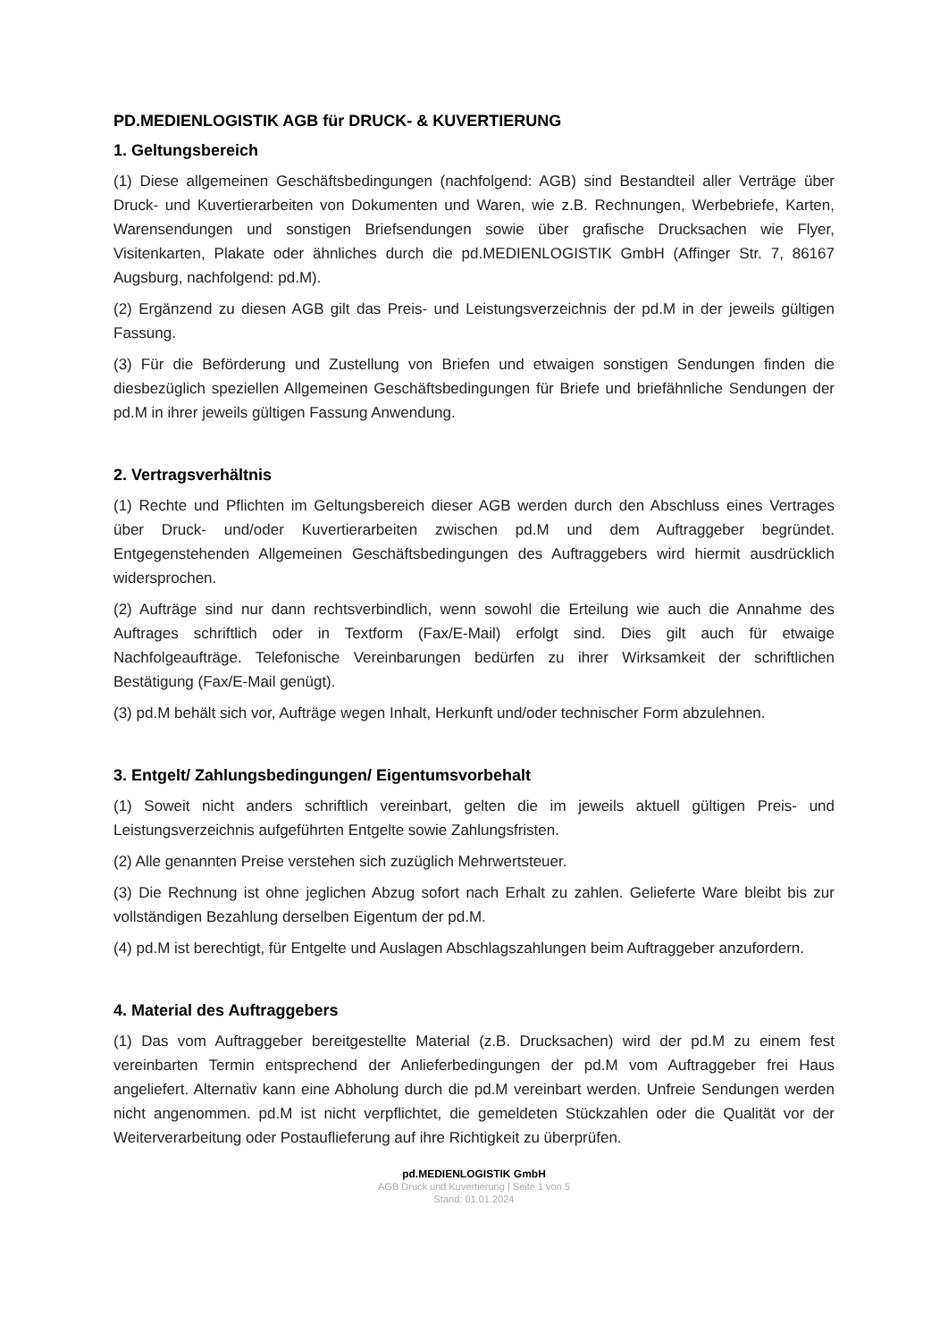PD.MEDIENLOGISTIK AGB für DRUCK- & KUVERTIERUNG
1. Geltungsbereich
(1) Diese allgemeinen Geschäftsbedingungen (nachfolgend: AGB) sind Bestandteil aller Verträge über Druck- und Kuvertierarbeiten von Dokumenten und Waren, wie z.B. Rechnungen, Werbebriefe, Karten, Warensendungen und sonstigen Briefsendungen sowie über grafische Drucksachen wie Flyer, Visitenkarten, Plakate oder ähnliches durch die pd.MEDIENLOGISTIK GmbH (Affinger Str. 7, 86167 Augsburg, nachfolgend: pd.M).
(2) Ergänzend zu diesen AGB gilt das Preis- und Leistungsverzeichnis der pd.M in der jeweils gültigen Fassung.
(3) Für die Beförderung und Zustellung von Briefen und etwaigen sonstigen Sendungen finden die diesbezüglich speziellen Allgemeinen Geschäftsbedingungen für Briefe und briefähnliche Sendungen der pd.M in ihrer jeweils gültigen Fassung Anwendung.
2. Vertragsverhältnis
(1) Rechte und Pflichten im Geltungsbereich dieser AGB werden durch den Abschluss eines Vertrages über Druck- und/oder Kuvertierarbeiten zwischen pd.M und dem Auftraggeber begründet. Entgegenstehenden Allgemeinen Geschäftsbedingungen des Auftraggebers wird hiermit ausdrücklich widersprochen.
(2) Aufträge sind nur dann rechtsverbindlich, wenn sowohl die Erteilung wie auch die Annahme des Auftrages schriftlich oder in Textform (Fax/E-Mail) erfolgt sind. Dies gilt auch für etwaige Nachfolgeaufträge. Telefonische Vereinbarungen bedürfen zu ihrer Wirksamkeit der schriftlichen Bestätigung (Fax/E-Mail genügt).
(3) pd.M behält sich vor, Aufträge wegen Inhalt, Herkunft und/oder technischer Form abzulehnen.
3. Entgelt/ Zahlungsbedingungen/ Eigentumsvorbehalt
(1) Soweit nicht anders schriftlich vereinbart, gelten die im jeweils aktuell gültigen Preis- und Leistungsverzeichnis aufgeführten Entgelte sowie Zahlungsfristen.
(2) Alle genannten Preise verstehen sich zuzüglich Mehrwertsteuer.
(3) Die Rechnung ist ohne jeglichen Abzug sofort nach Erhalt zu zahlen. Gelieferte Ware bleibt bis zur vollständigen Bezahlung derselben Eigentum der pd.M.
(4) pd.M ist berechtigt, für Entgelte und Auslagen Abschlagszahlungen beim Auftraggeber anzufordern.
4. Material des Auftraggebers
(1) Das vom Auftraggeber bereitgestellte Material (z.B. Drucksachen) wird der pd.M zu einem fest vereinbarten Termin entsprechend der Anlieferbedingungen der pd.M vom Auftraggeber frei Haus angeliefert. Alternativ kann eine Abholung durch die pd.M vereinbart werden. Unfreie Sendungen werden nicht angenommen. pd.M ist nicht verpflichtet, die gemeldeten Stückzahlen oder die Qualität vor der Weiterverarbeitung oder Postauflieferung auf ihre Richtigkeit zu überprüfen.
pd.MEDIENLOGISTIK GmbH
AGB Druck und Kuvertierung | Seite 1 von 5
Stand: 01.01.2024